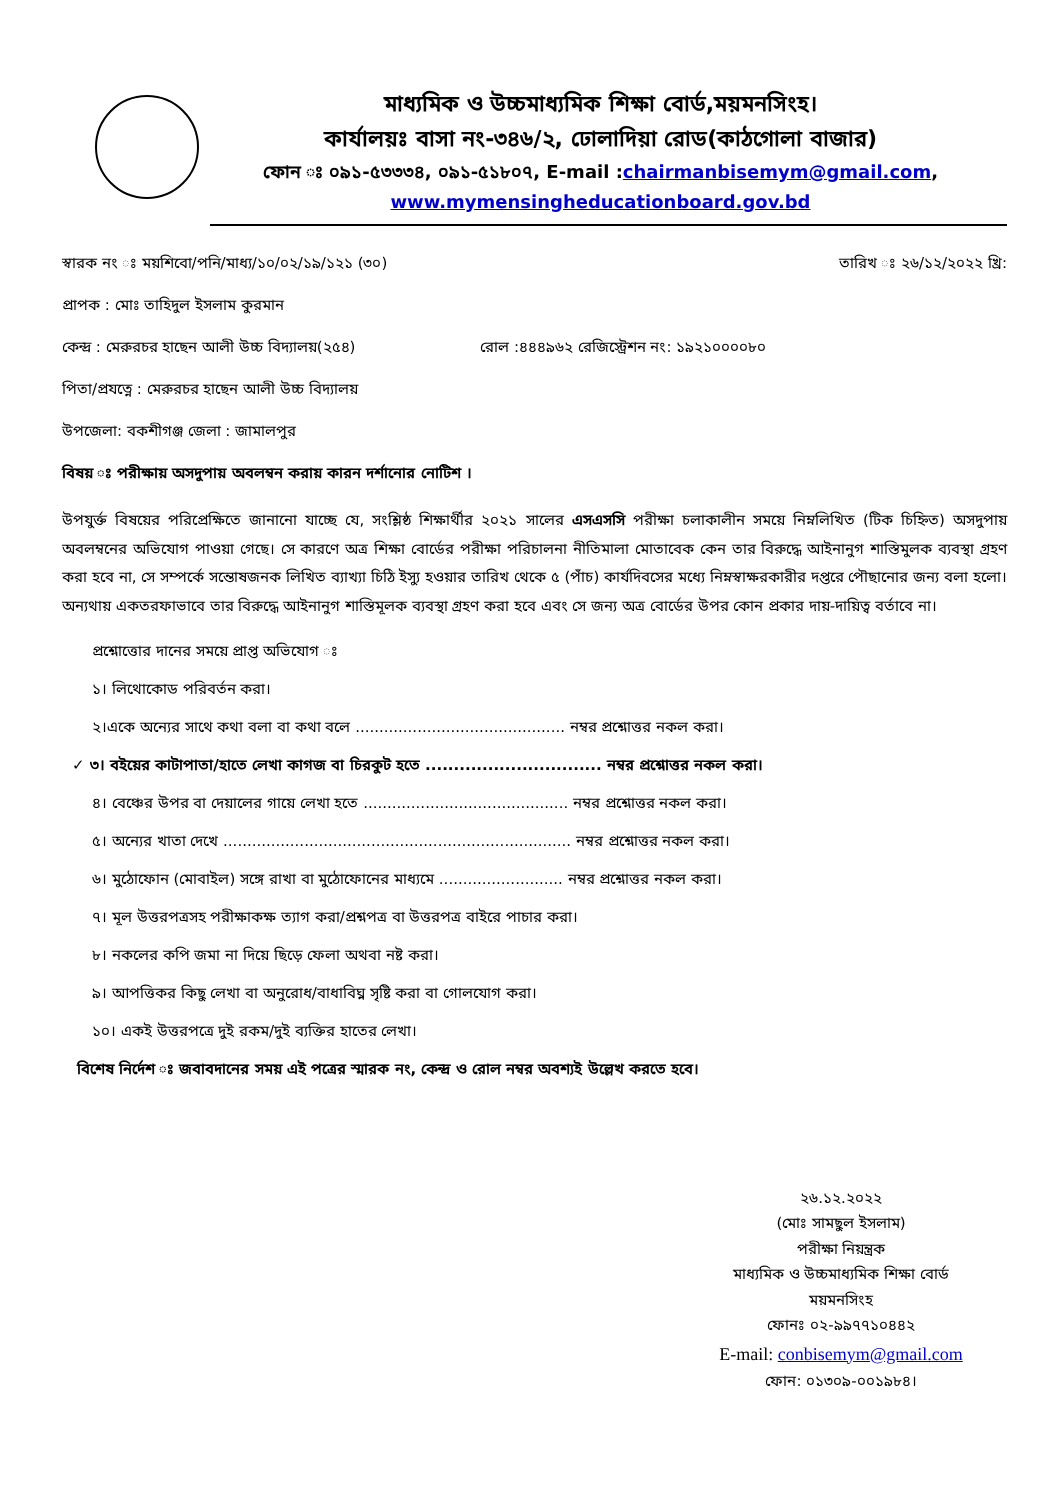মাধ্যমিক ও উচ্চমাধ্যমিক শিক্ষা বোর্ড,ময়মনসিংহ।
কার্যালয়ঃ বাসা নং-৩৪৬/২, ঢোলাদিয়া রোড(কাঠগোলা বাজার)
ফোন ঃ ০৯১-৫৩৩৩৪, ০৯১-৫১৮০৭, E-mail :chairmanbisemym@gmail.com,
www.mymensingheducationboard.gov.bd
স্বারক নং ঃ ময়শিবো/পনি/মাধ্য/১০/০২/১৯/১২১ (৩০) তারিখ ঃ ২৬/১২/২০২২ খ্রি:
প্রাপক : মোঃ তাহিদুল ইসলাম কুরমান
কেন্দ্র : মেরুরচর হাছেন আলী উচ্চ বিদ্যালয়(২৫৪) রোল :৪৪৪৯৬২ রেজিস্ট্রেশন নং: ১৯২১০০০০৮০
পিতা/প্রযত্নে : মেরুরচর হাছেন আলী উচ্চ বিদ্যালয়
উপজেলা: বকশীগঞ্জ জেলা : জামালপুর
বিষয় ঃ পরীক্ষায় অসদুপায় অবলম্বন করায় কারন দর্শানোর নোটিশ ।
উপযুর্ক্ত বিষয়ের পরিপ্রেক্ষিতে জানানো যাচ্ছে যে, সংশ্লিষ্ঠ শিক্ষার্থীর ২০২১ সালের এসএসসি পরীক্ষা চলাকালীন সময়ে নিম্নলিখিত (টিক চিহ্নিত) অসদুপায় অবলম্বনের অভিযোগ পাওয়া গেছে। সে কারণে অত্র শিক্ষা বোর্ডের পরীক্ষা পরিচালনা নীতিমালা মোতাবেক কেন তার বিরুদ্ধে আইনানুগ শাস্তিমুলক ব্যবস্থা গ্রহণ করা হবে না, সে সম্পর্কে সন্তোষজনক লিখিত ব্যাখ্যা চিঠি ইস্যু হওয়ার তারিখ থেকে ৫ (পাঁচ) কার্যদিবসের মধ্যে নিম্নস্বাক্ষরকারীর দপ্তরে পৌছানোর জন্য বলা হলো। অন্যথায় একতরফাভাবে তার বিরুদ্ধে আইনানুগ শাস্তিমূলক ব্যবস্থা গ্রহণ করা হবে এবং সে জন্য অত্র বোর্ডের উপর কোন প্রকার দায়-দায়িত্ব বর্তাবে না।
প্রশ্নোত্তোর দানের সময়ে প্রাপ্ত অভিযোগ ঃ
১। লিথোকোড পরিবর্তন করা।
২।একে অন্যের সাথে কথা বলা বা কথা বলে ............................................ নম্বর প্রশ্নোত্তর নকল করা।
✓ ৩। বইয়ের কাটাপাতা/হাতে লেখা কাগজ বা চিরকুট হতে ............................... নম্বর প্রশ্নোত্তর নকল করা।
৪। বেঞ্চের উপর বা দেয়ালের গায়ে লেখা হতে ........................................... নম্বর প্রশ্নোত্তর নকল করা।
৫। অন্যের খাতা দেখে ......................................................................... নম্বর প্রশ্নোত্তর নকল করা।
৬। মুঠোফোন (মোবাইল) সঙ্গে রাখা বা মুঠোফোনের মাধ্যমে .......................... নম্বর প্রশ্নোত্তর নকল করা।
৭। মূল উত্তরপত্রসহ পরীক্ষাকক্ষ ত্যাগ করা/প্রশ্নপত্র বা উত্তরপত্র বাইরে পাচার করা।
৮। নকলের কপি জমা না দিয়ে ছিড়ে ফেলা অথবা নষ্ট করা।
৯। আপত্তিকর কিছু লেখা বা অনুরোধ/বাধাবিঘ্ন সৃষ্টি করা বা গোলযোগ করা।
১০। একই উত্তরপত্রে দুই রকম/দুই ব্যক্তির হাতের লেখা।
বিশেষ নির্দেশ ঃ জবাবদানের সময় এই পত্রের স্মারক নং, কেন্দ্র ও রোল নম্বর অবশ্যই উল্লেখ করতে হবে।
২৬.১২.২০২২
(মোঃ সামছুল ইসলাম)
পরীক্ষা নিয়ন্ত্রক
মাধ্যমিক ও উচ্চমাধ্যমিক শিক্ষা বোর্ড
ময়মনসিংহ
ফোনঃ ০২-৯৯৭৭১০৪৪২
E-mail: conbisemym@gmail.com
ফোন: ০১৩০৯-০০১৯৮৪।